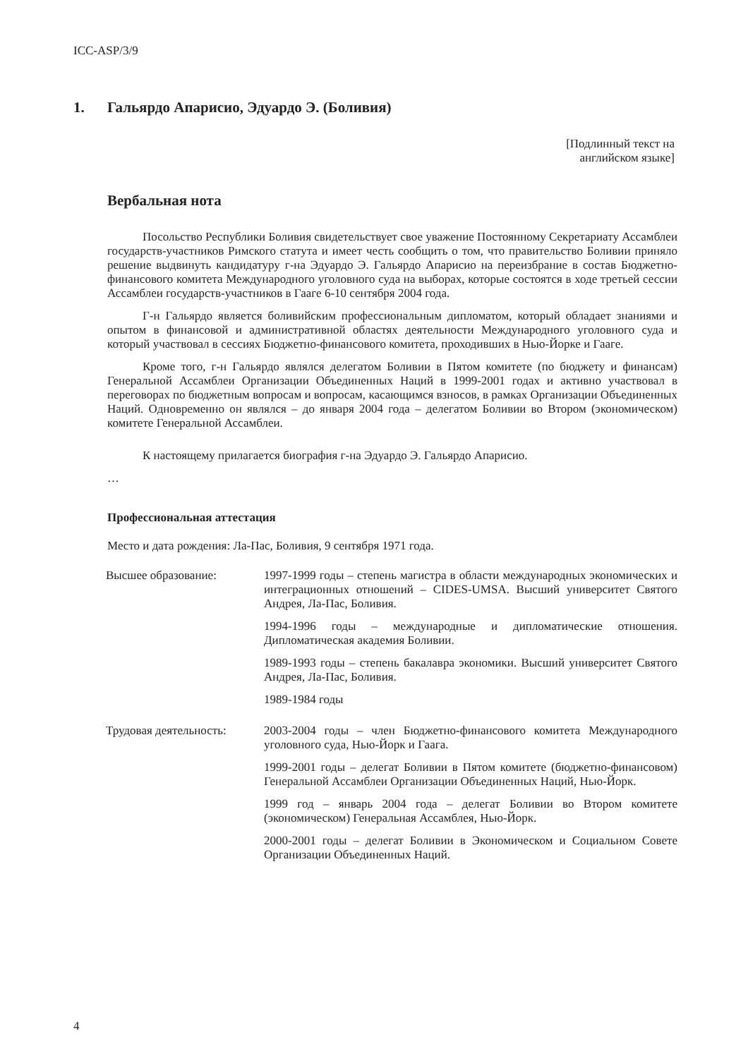ICC-ASP/3/9
1. Гальярдо Апарисио, Эдуардо Э. (Боливия)
[Подлинный текст на
английском языке]
Вербальная нота
Посольство Республики Боливия свидетельствует свое уважение Постоянному Секретариату Ассамблеи государств-участников Римского статута и имеет честь сообщить о том, что правительство Боливии приняло решение выдвинуть кандидатуру г-на Эдуардо Э. Гальярдо Апарисио на переизбрание в состав Бюджетно-финансового комитета Международного уголовного суда на выборах, которые состоятся в ходе третьей сессии Ассамблеи государств-участников в Гааге 6-10 сентября 2004 года.
Г-н Гальярдо является боливийским профессиональным дипломатом, который обладает знаниями и опытом в финансовой и административной областях деятельности Международного уголовного суда и который участвовал в сессиях Бюджетно-финансового комитета, проходивших в Нью-Йорке и Гааге.
Кроме того, г-н Гальярдо являлся делегатом Боливии в Пятом комитете (по бюджету и финансам) Генеральной Ассамблеи Организации Объединенных Наций в 1999-2001 годах и активно участвовал в переговорах по бюджетным вопросам и вопросам, касающимся взносов, в рамках Организации Объединенных Наций. Одновременно он являлся – до января 2004 года – делегатом Боливии во Втором (экономическом) комитете Генеральной Ассамблеи.
К настоящему прилагается биография г-на Эдуардо Э. Гальярдо Апарисио.
…
Профессиональная аттестация
Место и дата рождения: Ла-Пас, Боливия, 9 сентября 1971 года.
Высшее образование: 1997-1999 годы – степень магистра в области международных экономических и интеграционных отношений – CIDES-UMSA. Высший университет Святого Андрея, Ла-Пас, Боливия.
1994-1996 годы – международные и дипломатические отношения. Дипломатическая академия Боливии.
1989-1993 годы – степень бакалавра экономики. Высший университет Святого Андрея, Ла-Пас, Боливия.
1989-1984 годы
Трудовая деятельность:
2003-2004 годы – член Бюджетно-финансового комитета Международного уголовного суда, Нью-Йорк и Гаага.
1999-2001 годы – делегат Боливии в Пятом комитете (бюджетно-финансовом) Генеральной Ассамблеи Организации Объединенных Наций, Нью-Йорк.
1999 год – январь 2004 года – делегат Боливии во Втором комитете (экономическом) Генеральная Ассамблея, Нью-Йорк.
2000-2001 годы – делегат Боливии в Экономическом и Социальном Совете Организации Объединенных Наций.
4